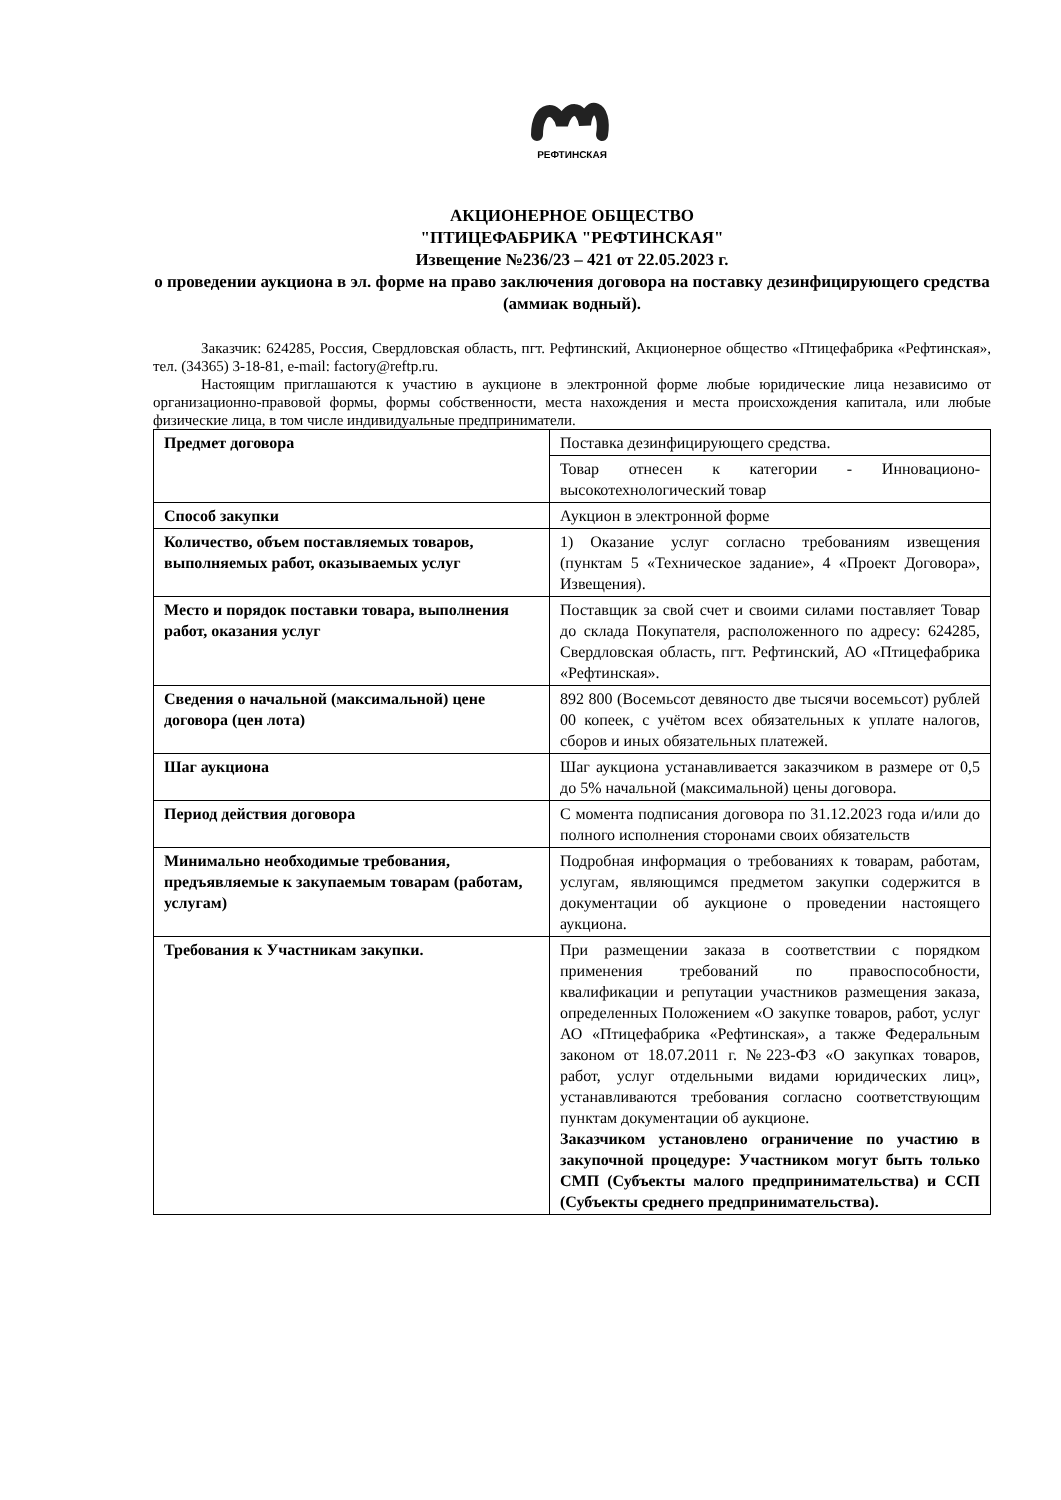РЕФТИНСКАЯ
АКЦИОНЕРНОЕ ОБЩЕСТВО
"ПТИЦЕФАБРИКА "РЕФТИНСКАЯ"
Извещение №236/23 – 421 от 22.05.2023 г.
о проведении аукциона в эл. форме на право заключения договора на поставку дезинфицирующего средства (аммиак водный).
Заказчик: 624285, Россия, Свердловская область, пгт. Рефтинский, Акционерное общество «Птицефабрика «Рефтинская», тел. (34365) 3-18-81, e-mail: factory@reftp.ru.
Настоящим приглашаются к участию в аукционе в электронной форме любые юридические лица независимо от организационно-правовой формы, формы собственности, места нахождения и места происхождения капитала, или любые физические лица, в том числе индивидуальные предприниматели.
| Предмет договора | Поставка дезинфицирующего средства. |
| | Товар отнесен к категории - Инновационо-высокотехнологический товар |
| Способ закупки | Аукцион в электронной форме |
| Количество, объем поставляемых товаров, выполняемых работ, оказываемых услуг | 1) Оказание услуг согласно требованиям извещения (пунктам 5 «Техническое задание», 4 «Проект Договора», Извещения). |
| Место и порядок поставки товара, выполнения работ, оказания услуг | Поставщик за свой счет и своими силами поставляет Товар до склада Покупателя, расположенного по адресу: 624285, Свердловская область, пгт. Рефтинский, АО «Птицефабрика «Рефтинская». |
| Сведения о начальной (максимальной) цене договора (цен лота) | 892 800 (Восемьсот девяносто две тысячи восемьсот) рублей 00 копеек, с учётом всех обязательных к уплате налогов, сборов и иных обязательных платежей. |
| Шаг аукциона | Шаг аукциона устанавливается заказчиком в размере от 0,5 до 5% начальной (максимальной) цены договора. |
| Период действия договора | С момента подписания договора по 31.12.2023 года и/или до полного исполнения сторонами своих обязательств |
| Минимально необходимые требования, предъявляемые к закупаемым товарам (работам, услугам) | Подробная информация о требованиях к товарам, работам, услугам, являющимся предметом закупки содержится в документации об аукционе о проведении настоящего аукциона. |
| Требования к Участникам закупки. | При размещении заказа в соответствии с порядком применения требований по правоспособности, квалификации и репутации участников размещения заказа, определенных Положением «О закупке товаров, работ, услуг АО «Птицефабрика «Рефтинская», а также Федеральным законом от 18.07.2011 г. №223-ФЗ «О закупках товаров, работ, услуг отдельными видами юридических лиц», устанавливаются требования согласно соответствующим пунктам документации об аукционе. Заказчиком установлено ограничение по участию в закупочной процедуре: Участником могут быть только СМП (Субъекты малого предпринимательства) и ССП (Субъекты среднего предпринимательства). |